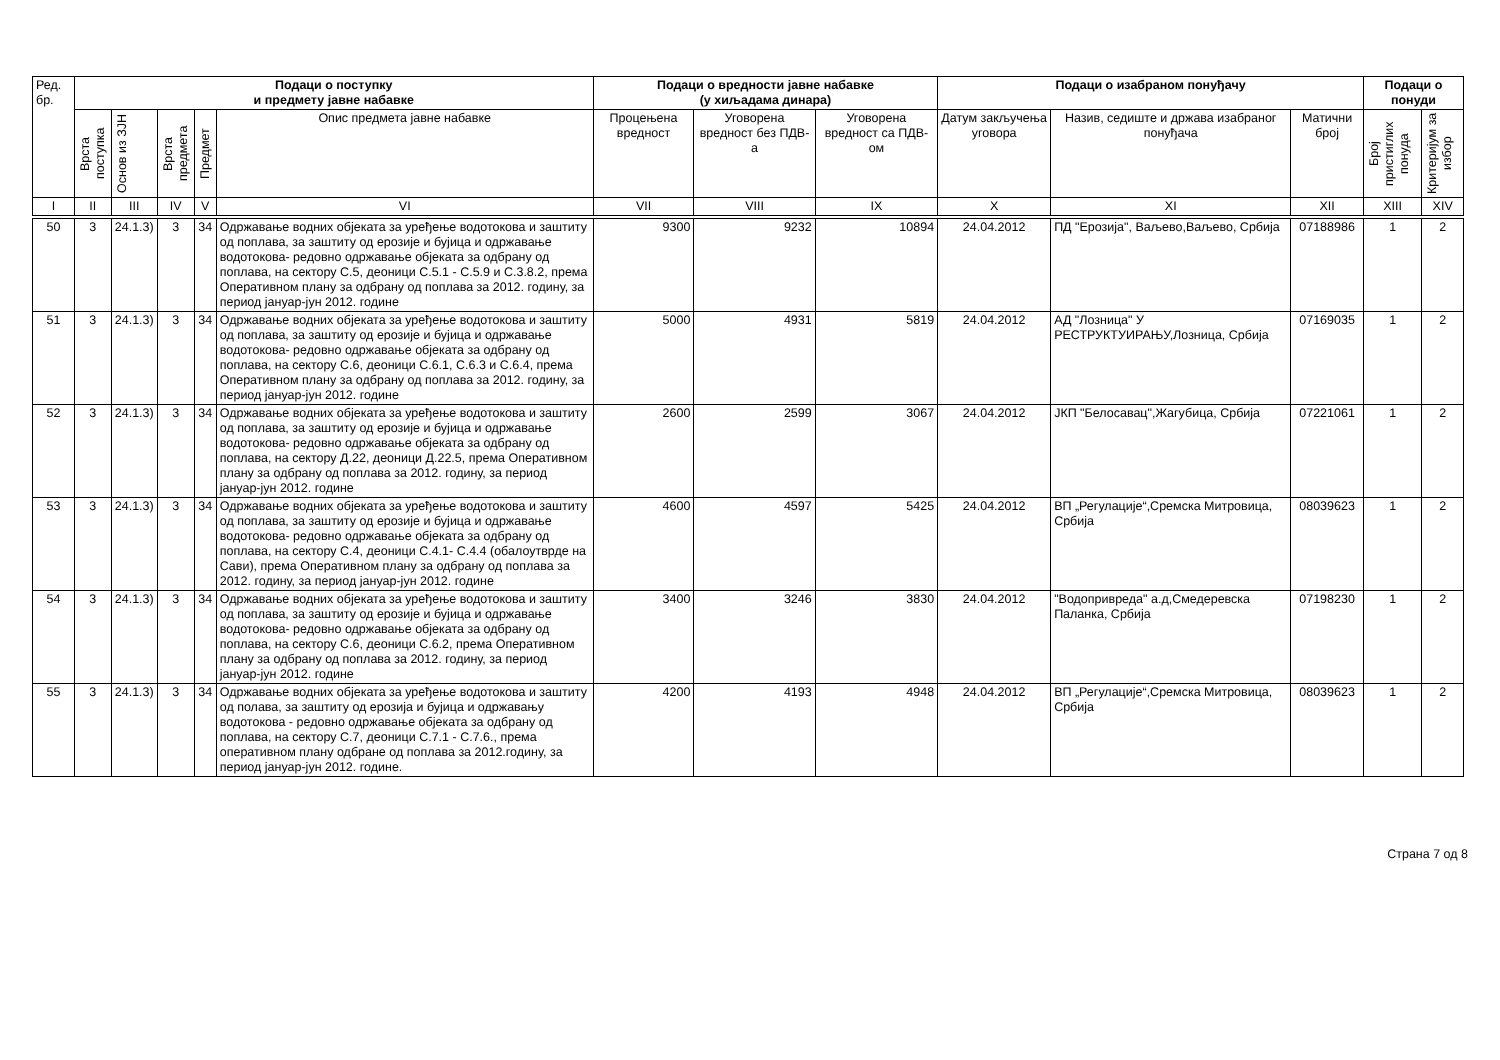| Ред. бр. | Подаци о поступку и предмету јавне набавке | | | | | Подаци о вредности јавне набавке (у хиљадама динара) | | | Подаци о изабраном понуђачу | | | Подаци о понуди | |
| --- | --- | --- | --- | --- | --- | --- | --- | --- | --- | --- | --- | --- | --- |
| | Врста поступка | Основ из ЗЈН | Врста предмета | Предмет | Опис предмета јавне набавке | Процењена вредност | Уговорена вредност без ПДВ-а | Уговорена вредност са ПДВ-ом | Датум закључења уговора | Назив, седиште и држава изабраног понуђача | Матични број | Број пристиглих понуда | Критеријум за избор |
| I | II | III | IV | V | VI | VII | VIII | IX | X | XI | XII | XIII | XIV |
| 50 | 3 | 24.1.3) | 3 | 34 | Одржавање водних објеката за уређење водотокова и заштиту од поплава, за заштиту од ерозије и бујица и одржавање водотокова- редовно одржавање објеката за одбрану од поплава, на сектору С.5, деоници С.5.1 - С.5.9 и С.3.8.2, према Оперативном плану за одбрану од поплава за 2012. годину, за период јануар-јун 2012. године | 9300 | 9232 | 10894 | 24.04.2012 | ПД "Ерозија", Ваљево,Ваљево, Србија | 07188986 | 1 | 2 |
| 51 | 3 | 24.1.3) | 3 | 34 | Одржавање водних објеката за уређење водотокова и заштиту од поплава, за заштиту од ерозије и бујица и одржавање водотокова- редовно одржавање објеката за одбрану од поплава, на сектору С.6, деоници С.6.1, С.6.3 и С.6.4, према Оперативном плану за одбрану од поплава за 2012. годину, за период јануар-јун 2012. године | 5000 | 4931 | 5819 | 24.04.2012 | АД "Лозница" У РЕСТРУКТУИРАЊУ,Лозница, Србија | 07169035 | 1 | 2 |
| 52 | 3 | 24.1.3) | 3 | 34 | Одржавање водних објеката за уређење водотокова и заштиту од поплава, за заштиту од ерозије и бујица и одржавање водотокова- редовно одржавање објеката за одбрану од поплава, на сектору Д.22, деоници Д.22.5, према Оперативном плану за одбрану од поплава за 2012. годину, за период јануар-јун 2012. године | 2600 | 2599 | 3067 | 24.04.2012 | ЈКП "Белосавац",Жагубица, Србија | 07221061 | 1 | 2 |
| 53 | 3 | 24.1.3) | 3 | 34 | Одржавање водних објеката за уређење водотокова и заштиту од поплава, за заштиту од ерозије и бујица и одржавање водотокова- редовно одржавање објеката за одбрану од поплава, на сектору С.4, деоници С.4.1- С.4.4 (обалоутврде на Сави), према Оперативном плану за одбрану од поплава за 2012. годину, за период јануар-јун 2012. године | 4600 | 4597 | 5425 | 24.04.2012 | ВП „Регулације“,Сремска Митровица, Србија | 08039623 | 1 | 2 |
| 54 | 3 | 24.1.3) | 3 | 34 | Одржавање водних објеката за уређење водотокова и заштиту од поплава, за заштиту од ерозије и бујица и одржавање водотокова- редовно одржавање објеката за одбрану од поплава, на сектору С.6, деоници С.6.2, према Оперативном плану за одбрану од поплава за 2012. годину, за период јануар-јун 2012. године | 3400 | 3246 | 3830 | 24.04.2012 | "Водопривреда" а.д,Смедеревска Паланка, Србија | 07198230 | 1 | 2 |
| 55 | 3 | 24.1.3) | 3 | 34 | Одржавање водних објеката за уређење водотокова и заштиту од полава, за заштиту од ерозија и бујица и одржавању водотокова - редовно одржавање објеката за одбрану од поплава, на сектору С.7, деоници С.7.1 - С.7.6., према оперативном плану одбране од поплава за 2012.годину, за период јануар-јун 2012. године. | 4200 | 4193 | 4948 | 24.04.2012 | ВП „Регулације“,Сремска Митровица, Србија | 08039623 | 1 | 2 |
Страна 7 од 8